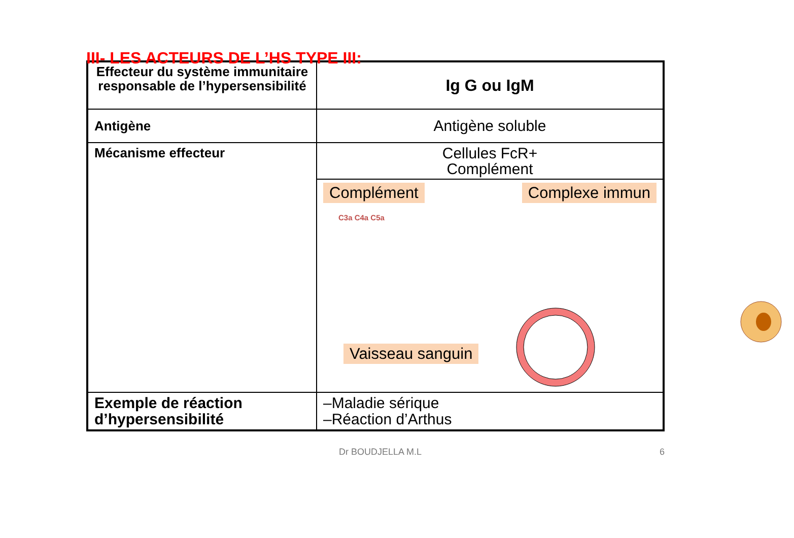III- LES ACTEURS DE L’HS TYPE III:
| Effecteur du système immunitaire responsable de l’hypersensibilité | Ig G ou IgM |
| Antigène | Antigène soluble |
| Mécanisme effecteur | Cellules FcR+ Complément |
| | Complément Complexe immun C3a C4a C5a Vaisseau sanguin |
| Exemple de réaction d’hypersensibilité | –Maladie sérique –Réaction d’Arthus |
Dr BOUDJELLA M.L 6